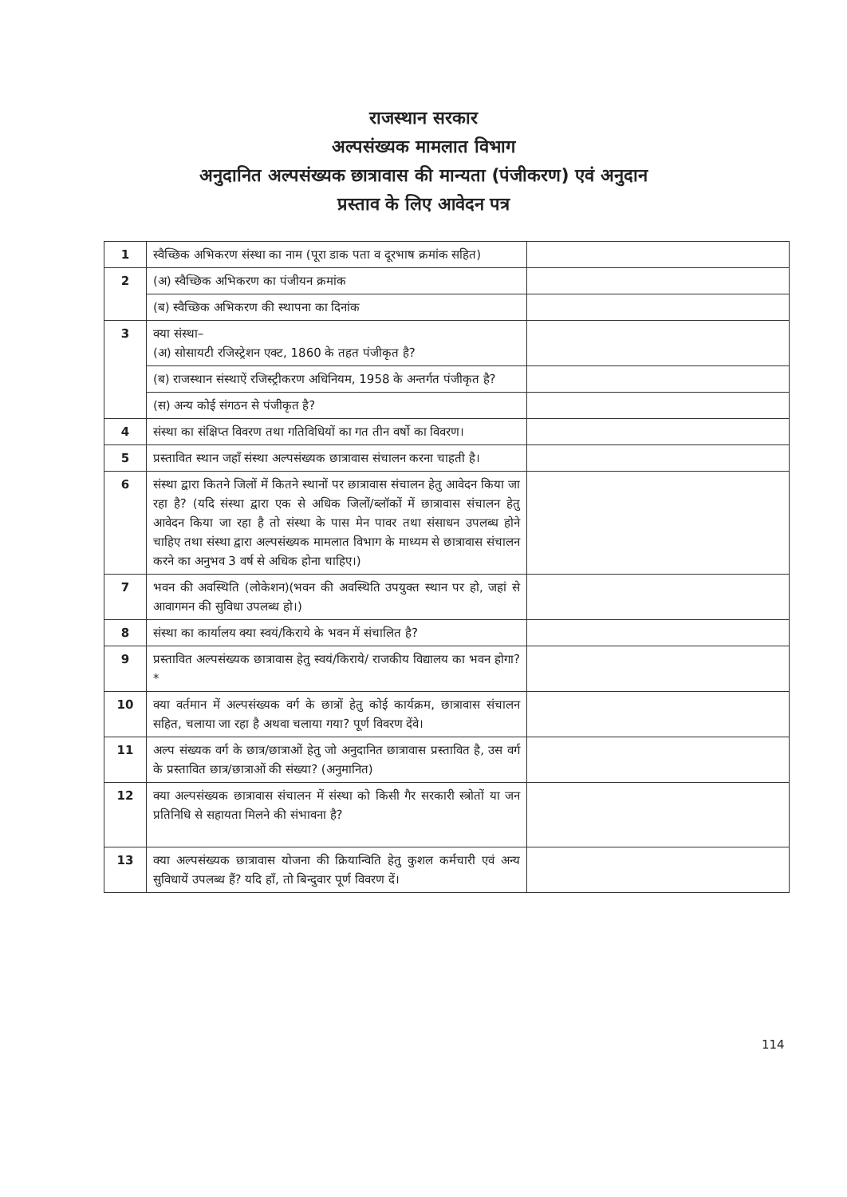राजस्थान सरकार
अल्पसंख्यक मामलात विभाग
अनुदानित अल्पसंख्यक छात्रावास की मान्यता (पंजीकरण) एवं अनुदान
प्रस्ताव के लिए आवेदन पत्र
| 1 | स्वैच्छिक अभिकरण संस्था का नाम (पूरा डाक पता व दूरभाष क्रमांक सहित) | |
| 2 | (अ) स्वैच्छिक अभिकरण का पंजीयन क्रमांक | |
| | (ब) स्वैच्छिक अभिकरण की स्थापना का दिनांक | |
| 3 | क्या संस्था– (अ) सोसायटी रजिस्ट्रेशन एक्ट, 1860 के तहत पंजीकृत है? | |
| | (ब) राजस्थान संस्थाऐं रजिस्ट्रीकरण अधिनियम, 1958 के अन्तर्गत पंजीकृत है? | |
| | (स) अन्य कोई संगठन से पंजीकृत है? | |
| 4 | संस्था का संक्षिप्त विवरण तथा गतिविधियों का गत तीन वर्षो का विवरण। | |
| 5 | प्रस्तावित स्थान जहाँ संस्था अल्पसंख्यक छात्रावास संचालन करना चाहती है। | |
| 6 | संस्था द्वारा कितने जिलों में कितने स्थानों पर छात्रावास संचालन हेतु आवेदन किया जा रहा है? (यदि संस्था द्वारा एक से अधिक जिलों/ब्लॉकों में छात्रावास संचालन हेतु आवेदन किया जा रहा है तो संस्था के पास मेन पावर तथा संसाधन उपलब्ध होने चाहिए तथा संस्था द्वारा अल्पसंख्यक मामलात विभाग के माध्यम से छात्रावास संचालन करने का अनुभव 3 वर्ष से अधिक होना चाहिए।) | |
| 7 | भवन की अवस्थिति (लोकेशन)(भवन की अवस्थिति उपयुक्त स्थान पर हो, जहां से आवागमन की सुविधा उपलब्ध हो।) | |
| 8 | संस्था का कार्यालय क्या स्वयं/किराये के भवन में संचालित है? | |
| 9 | प्रस्तावित अल्पसंख्यक छात्रावास हेतु स्वयं/किराये/ राजकीय विद्यालय का भवन होगा? * | |
| 10 | क्या वर्तमान में अल्पसंख्यक वर्ग के छात्रों हेतु कोई कार्यक्रम, छात्रावास संचालन सहित, चलाया जा रहा है अथवा चलाया गया? पूर्ण विवरण देंवे। | |
| 11 | अल्प संख्यक वर्ग के छात्र/छात्राओं हेतु जो अनुदानित छात्रावास प्रस्तावित है, उस वर्ग के प्रस्तावित छात्र/छात्राओं की संख्या? (अनुमानित) | |
| 12 | क्या अल्पसंख्यक छात्रावास संचालन में संस्था को किसी गैर सरकारी स्त्रोतों या जन प्रतिनिधि से सहायता मिलने की संभावना है? | |
| 13 | क्या अल्पसंख्यक छात्रावास योजना की क्रियान्विति हेतु कुशल कर्मचारी एवं अन्य सुविधायें उपलब्ध हैं? यदि हाँ, तो बिन्दुवार पूर्ण विवरण दें। | |
114